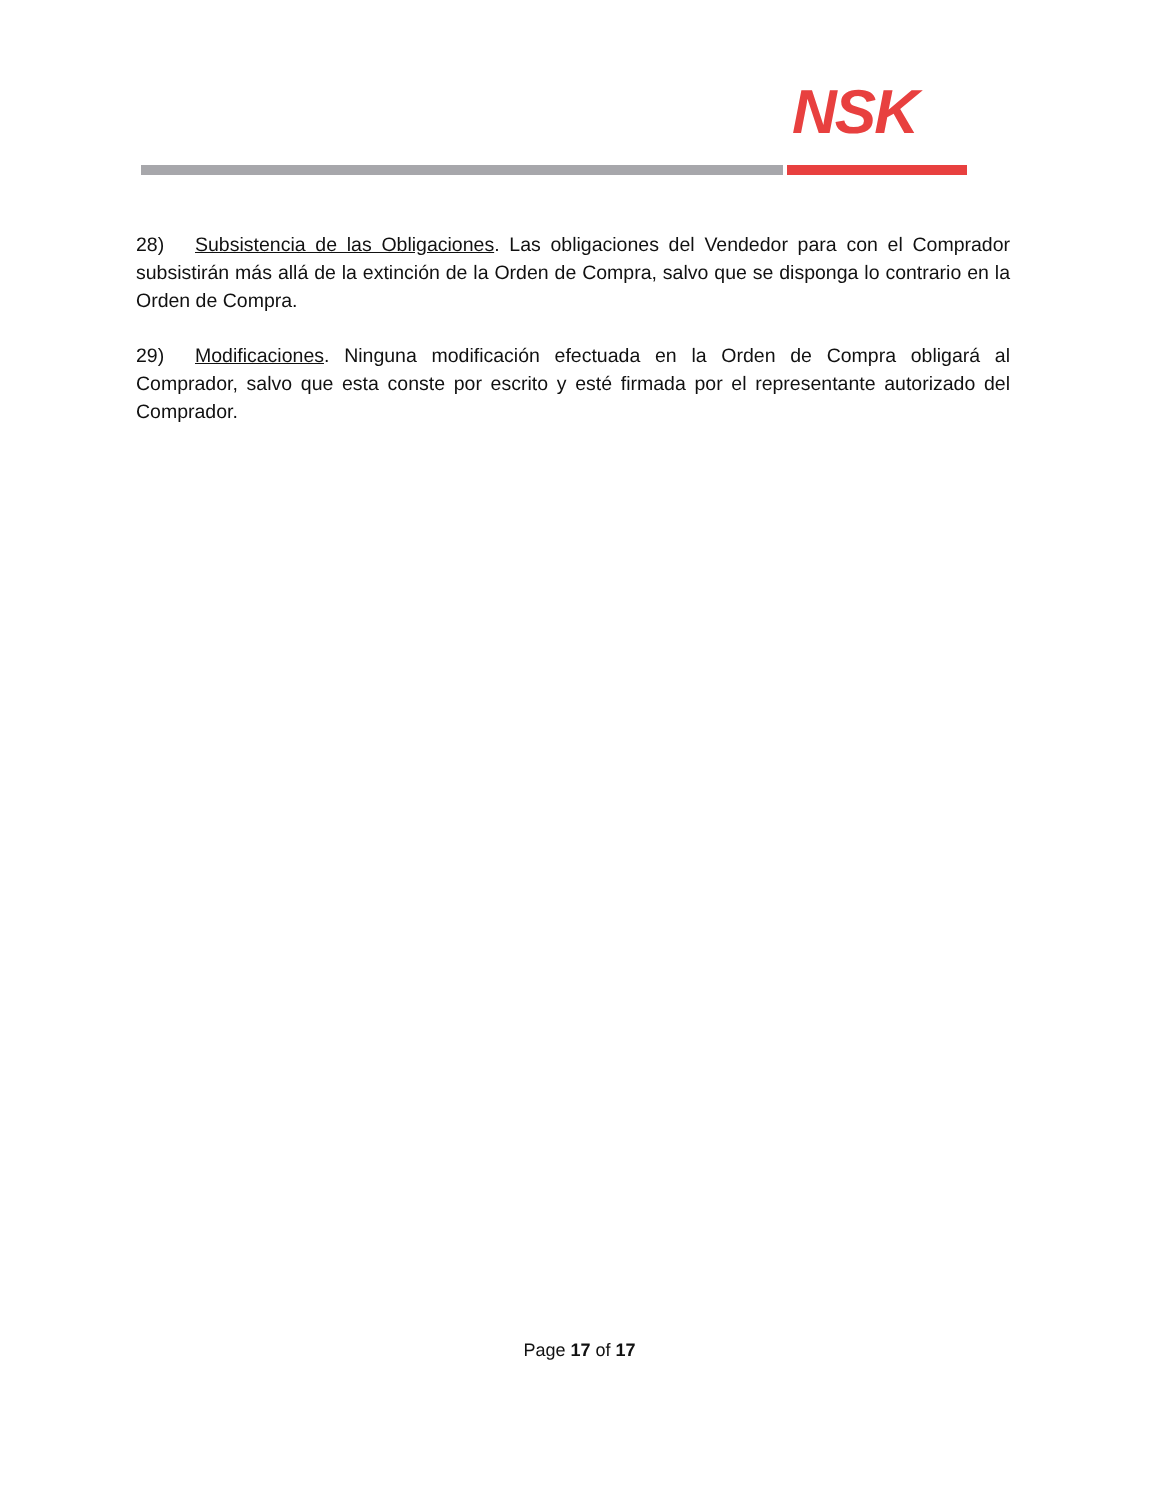NSK
28) Subsistencia de las Obligaciones. Las obligaciones del Vendedor para con el Comprador subsistirán más allá de la extinción de la Orden de Compra, salvo que se disponga lo contrario en la Orden de Compra.
29) Modificaciones. Ninguna modificación efectuada en la Orden de Compra obligará al Comprador, salvo que esta conste por escrito y esté firmada por el representante autorizado del Comprador.
Page 17 of 17